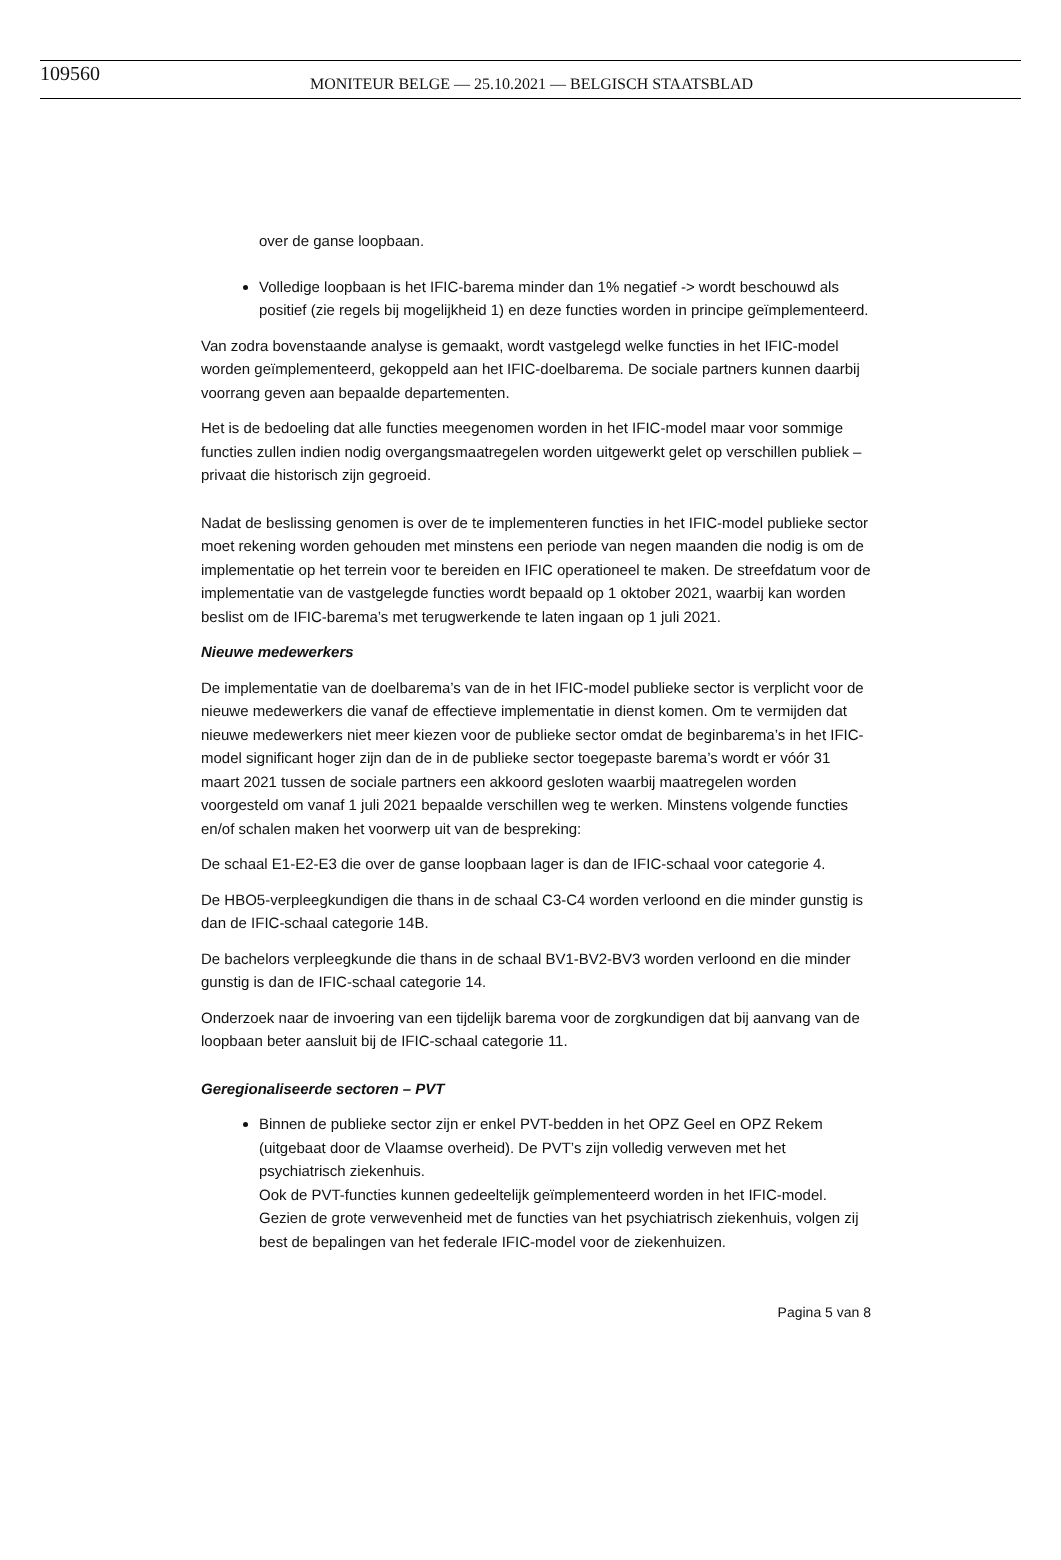109560 MONITEUR BELGE — 25.10.2021 — BELGISCH STAATSBLAD
over de ganse loopbaan.
Volledige loopbaan is het IFIC-barema minder dan 1% negatief -> wordt beschouwd als positief (zie regels bij mogelijkheid 1) en deze functies worden in principe geïmplementeerd.
Van zodra bovenstaande analyse is gemaakt, wordt vastgelegd welke functies in het IFIC-model worden geïmplementeerd, gekoppeld aan het IFIC-doelbarema. De sociale partners kunnen daarbij voorrang geven aan bepaalde departementen.
Het is de bedoeling dat alle functies meegenomen worden in het IFIC-model maar voor sommige functies zullen indien nodig overgangsmaatregelen worden uitgewerkt gelet op verschillen publiek – privaat die historisch zijn gegroeid.
Nadat de beslissing genomen is over de te implementeren functies in het IFIC-model publieke sector moet rekening worden gehouden met minstens een periode van negen maanden die nodig is om de implementatie op het terrein voor te bereiden en IFIC operationeel te maken. De streefdatum voor de implementatie van de vastgelegde functies wordt bepaald op 1 oktober 2021, waarbij kan worden beslist om de IFIC-barema’s met terugwerkende te laten ingaan op 1 juli 2021.
Nieuwe medewerkers
De implementatie van de doelbarema’s van de in het IFIC-model publieke sector is verplicht voor de nieuwe medewerkers die vanaf de effectieve implementatie in dienst komen. Om te vermijden dat nieuwe medewerkers niet meer kiezen voor de publieke sector omdat de beginbarema’s in het IFIC-model significant hoger zijn dan de in de publieke sector toegepaste barema’s wordt er vóór 31 maart 2021 tussen de sociale partners een akkoord gesloten waarbij maatregelen worden voorgesteld om vanaf 1 juli 2021 bepaalde verschillen weg te werken. Minstens volgende functies en/of schalen maken het voorwerp uit van de bespreking:
De schaal E1-E2-E3 die over de ganse loopbaan lager is dan de IFIC-schaal voor categorie 4.
De HBO5-verpleegkundigen die thans in de schaal C3-C4 worden verloond en die minder gunstig is dan de IFIC-schaal categorie 14B.
De bachelors verpleegkunde die thans in de schaal BV1-BV2-BV3 worden verloond en die minder gunstig is dan de IFIC-schaal categorie 14.
Onderzoek naar de invoering van een tijdelijk barema voor de zorgkundigen dat bij aanvang van de loopbaan beter aansluit bij de IFIC-schaal categorie 11.
Geregionaliseerde sectoren – PVT
Binnen de publieke sector zijn er enkel PVT-bedden in het OPZ Geel en OPZ Rekem (uitgebaat door de Vlaamse overheid). De PVT’s zijn volledig verweven met het psychiatrisch ziekenhuis.
Ook de PVT-functies kunnen gedeeltelijk geïmplementeerd worden in het IFIC-model. Gezien de grote verwevenheid met de functies van het psychiatrisch ziekenhuis, volgen zij best de bepalingen van het federale IFIC-model voor de ziekenhuizen.
Pagina 5 van 8